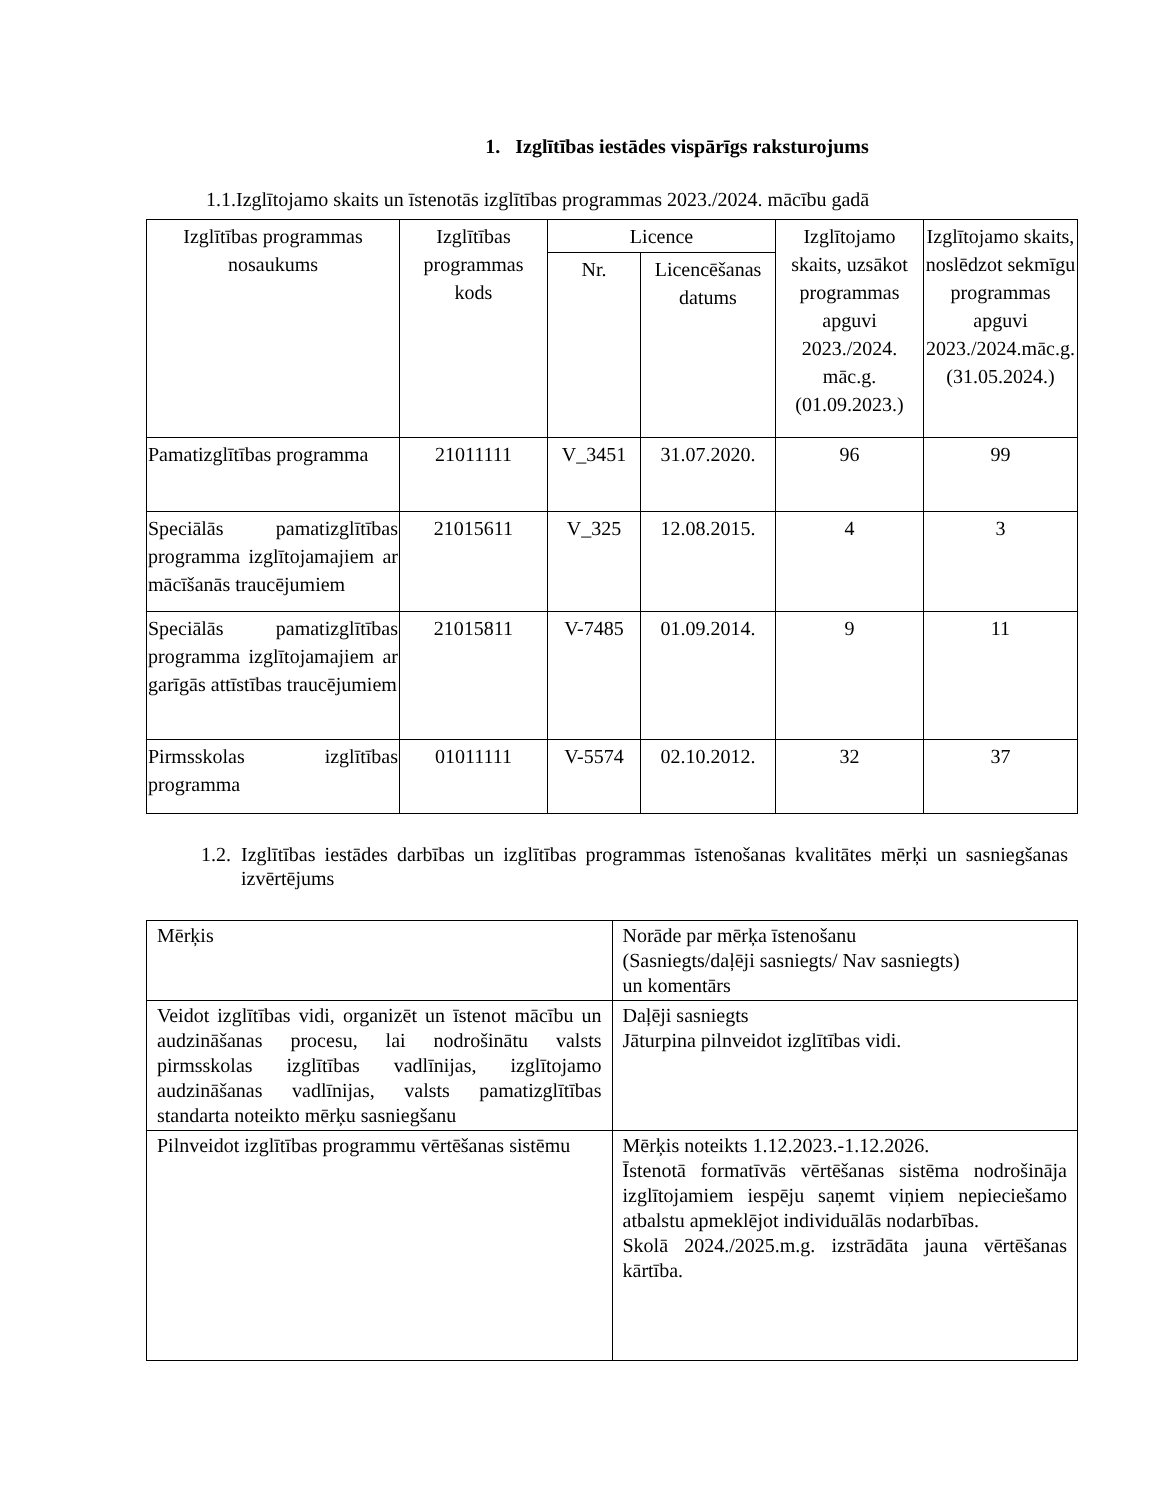1. Izglītības iestādes vispārīgs raksturojums
1.1.Izglītojamo skaits un īstenotās izglītības programmas 2023./2024. mācību gadā
| Izglītības programmas nosaukums | Izglītības programmas kods | Licence | | Izglītojamo skaits, uzsākot programmas apguvi 2023./2024. māc.g. (01.09.2023.) | Izglītojamo skaits, noslēdzot sekmīgu programmas apguvi 2023./2024.māc.g. (31.05.2024.) |
| --- | --- | --- | --- | --- | --- |
| | | Nr. | Licencēšanas datums | | |
| Pamatizglītības programma | 21011111 | V_3451 | 31.07.2020. | 96 | 99 |
| Speciālās pamatizglītības programma izglītojamajiem ar mācīšanās traucējumiem | 21015611 | V_325 | 12.08.2015. | 4 | 3 |
| Speciālās pamatizglītības programma izglītojamajiem ar garīgās attīstības traucējumiem | 21015811 | V-7485 | 01.09.2014. | 9 | 11 |
| Pirmsskolas izglītības programma | 01011111 | V-5574 | 02.10.2012. | 32 | 37 |
1.2.
Izglītības iestādes darbības un izglītības programmas īstenošanas kvalitātes mērķi un sasniegšanas izvērtējums
| Mērķis | Norāde par mērķa īstenošanu (Sasniegts/daļēji sasniegts/ Nav sasniegts) un komentārs |
| Veidot izglītības vidi, organizēt un īstenot mācību un audzināšanas procesu, lai nodrošinātu valsts pirmsskolas izglītības vadlīnijas, izglītojamo audzināšanas vadlīnijas, valsts pamatizglītības standarta noteikto mērķu sasniegšanu | Daļēji sasniegts Jāturpina pilnveidot izglītības vidi. |
| Pilnveidot izglītības programmu vērtēšanas sistēmu | Mērķis noteikts 1.12.2023.-1.12.2026. Īstenotā formatīvās vērtēšanas sistēma nodrošināja izglītojamiem iespēju saņemt viņiem nepieciešamo atbalstu apmeklējot individuālās nodarbības. Skolā 2024./2025.m.g. izstrādāta jauna vērtēšanas kārtība. |